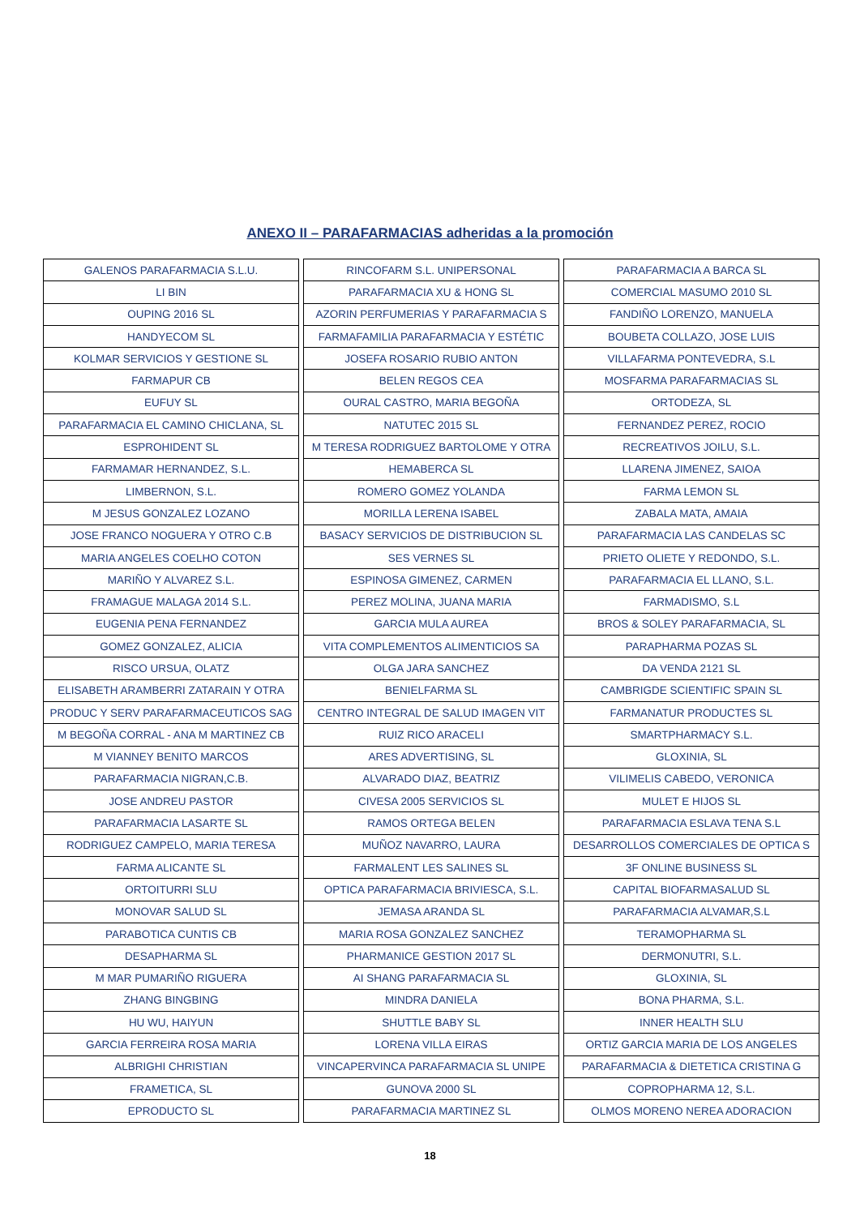ANEXO II – PARAFARMACIAS adheridas a la promoción
| GALENOS PARAFARMACIA S.L.U. |
| LI BIN |
| OUPING 2016 SL |
| HANDYECOM SL |
| KOLMAR SERVICIOS Y GESTIONE SL |
| FARMAPUR CB |
| EUFUY SL |
| PARAFARMACIA EL CAMINO CHICLANA, SL |
| ESPROHIDENT SL |
| FARMAMAR HERNANDEZ, S.L. |
| LIMBERNON, S.L. |
| M JESUS GONZALEZ LOZANO |
| JOSE FRANCO NOGUERA Y OTRO C.B |
| MARIA ANGELES COELHO COTON |
| MARIÑO Y ALVAREZ S.L. |
| FRAMAGUE MALAGA 2014 S.L. |
| EUGENIA PENA FERNANDEZ |
| GOMEZ GONZALEZ, ALICIA |
| RISCO URSUA, OLATZ |
| ELISABETH ARAMBERRI ZATARAIN Y OTRA |
| PRODUC Y SERV PARAFARMACEUTICOS SAG |
| M BEGOÑA CORRAL - ANA M MARTINEZ CB |
| M VIANNEY BENITO MARCOS |
| PARAFARMACIA NIGRAN,C.B. |
| JOSE ANDREU PASTOR |
| PARAFARMACIA LASARTE SL |
| RODRIGUEZ CAMPELO, MARIA TERESA |
| FARMA ALICANTE SL |
| ORTOITURRI SLU |
| MONOVAR SALUD SL |
| PARABOTICA CUNTIS CB |
| DESAPHARMA SL |
| M MAR PUMARIÑO RIGUERA |
| ZHANG BINGBING |
| HU WU, HAIYUN |
| GARCIA FERREIRA ROSA MARIA |
| ALBRIGHI CHRISTIAN |
| FRAMETICA, SL |
| EPRODUCTO SL |
| RINCOFARM S.L. UNIPERSONAL |
| PARAFARMACIA XU & HONG SL |
| AZORIN PERFUMERIAS Y PARAFARMACIA S |
| FARMAFAMILIA PARAFARMACIA Y ESTÉTIC |
| JOSEFA ROSARIO RUBIO ANTON |
| BELEN REGOS CEA |
| OURAL CASTRO, MARIA BEGOÑA |
| NATUTEC 2015 SL |
| M TERESA RODRIGUEZ BARTOLOME Y OTRA |
| HEMABERCA SL |
| ROMERO GOMEZ YOLANDA |
| MORILLA LERENA ISABEL |
| BASACY SERVICIOS DE DISTRIBUCION SL |
| SES VERNES SL |
| ESPINOSA GIMENEZ, CARMEN |
| PEREZ MOLINA, JUANA MARIA |
| GARCIA MULA AUREA |
| VITA COMPLEMENTOS ALIMENTICIOS SA |
| OLGA JARA SANCHEZ |
| BENIELFARMA SL |
| CENTRO INTEGRAL DE SALUD IMAGEN VIT |
| RUIZ RICO ARACELI |
| ARES ADVERTISING, SL |
| ALVARADO DIAZ, BEATRIZ |
| CIVESA 2005 SERVICIOS SL |
| RAMOS ORTEGA BELEN |
| MUÑOZ NAVARRO, LAURA |
| FARMALENT LES SALINES SL |
| OPTICA PARAFARMACIA BRIVIESCA, S.L. |
| JEMASA ARANDA SL |
| MARIA ROSA GONZALEZ SANCHEZ |
| PHARMANICE GESTION 2017 SL |
| AI SHANG PARAFARMACIA SL |
| MINDRA DANIELA |
| SHUTTLE BABY SL |
| LORENA VILLA EIRAS |
| VINCAPERVINCA PARAFARMACIA SL UNIPE |
| GUNOVA 2000 SL |
| PARAFARMACIA MARTINEZ SL |
| PARAFARMACIA A BARCA SL |
| COMERCIAL MASUMO 2010 SL |
| FANDIÑO LORENZO, MANUELA |
| BOUBETA COLLAZO, JOSE LUIS |
| VILLAFARMA PONTEVEDRA, S.L |
| MOSFARMA PARAFARMACIAS SL |
| ORTODEZA, SL |
| FERNANDEZ PEREZ, ROCIO |
| RECREATIVOS JOILU, S.L. |
| LLARENA JIMENEZ, SAIOA |
| FARMA LEMON SL |
| ZABALA MATA, AMAIA |
| PARAFARMACIA LAS CANDELAS SC |
| PRIETO OLIETE Y REDONDO, S.L. |
| PARAFARMACIA EL LLANO, S.L. |
| FARMADISMO, S.L |
| BROS & SOLEY PARAFARMACIA, SL |
| PARAPHARMA POZAS SL |
| DA VENDA 2121 SL |
| CAMBRIGDE SCIENTIFIC SPAIN SL |
| FARMANATUR PRODUCTES SL |
| SMARTPHARMACY S.L. |
| GLOXINIA, SL |
| VILIMELIS CABEDO, VERONICA |
| MULET E HIJOS SL |
| PARAFARMACIA ESLAVA TENA S.L |
| DESARROLLOS COMERCIALES DE OPTICA S |
| 3F ONLINE BUSINESS SL |
| CAPITAL BIOFARMASALUD SL |
| PARAFARMACIA ALVAMAR,S.L |
| TERAMOPHARMA SL |
| DERMONUTRI, S.L. |
| GLOXINIA, SL |
| BONA PHARMA, S.L. |
| INNER HEALTH SLU |
| ORTIZ GARCIA MARIA DE LOS ANGELES |
| PARAFARMACIA & DIETETICA CRISTINA G |
| COPROPHARMA 12, S.L. |
| OLMOS MORENO NEREA ADORACION |
18